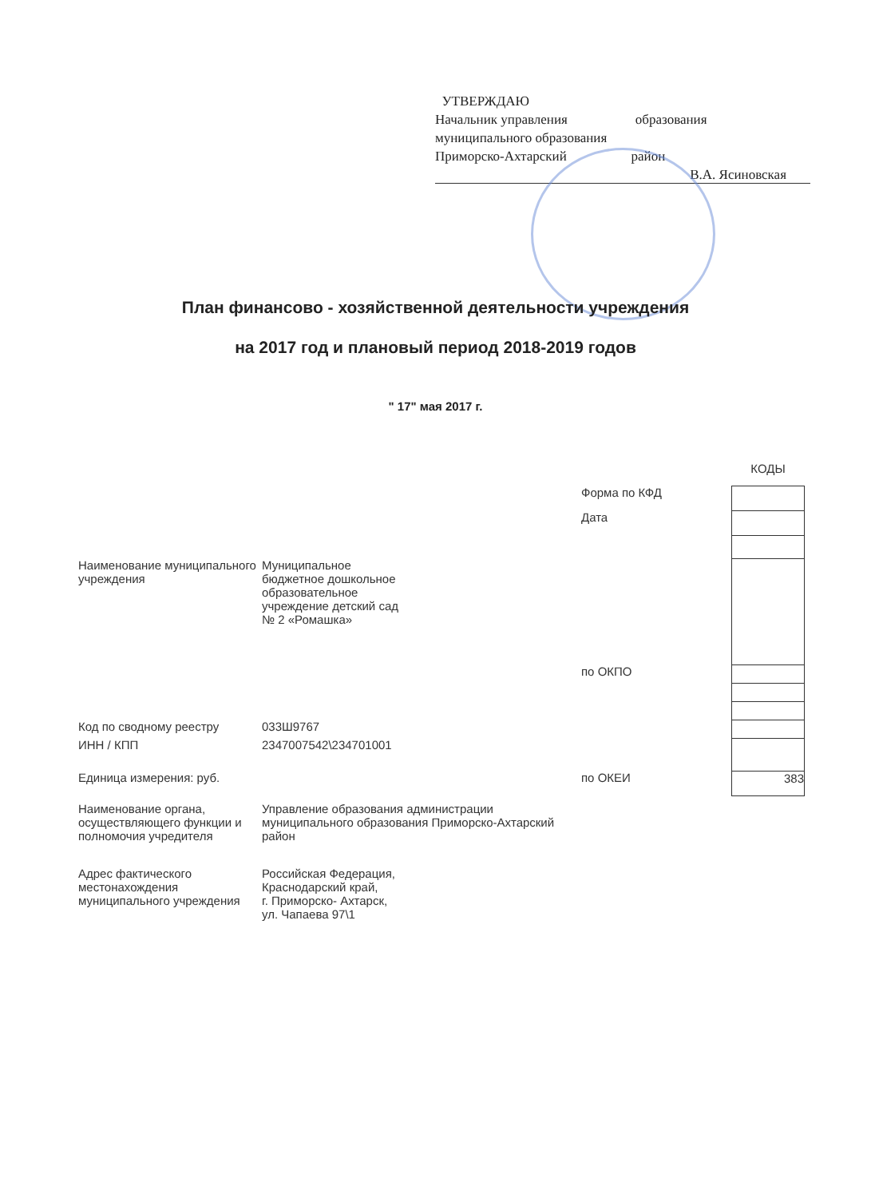УТВЕРЖДАЮ
Начальник управления образования
муниципального образования
Приморско-Ахтарский район
В.А. Ясиновская
План финансово - хозяйственной деятельности учреждения
на 2017 год и плановый период 2018-2019 годов
" 17" мая 2017 г.
| | | | КОДЫ |
| | | Форма по КФД | |
| | | Дата | |
| Наименование муниципального учреждения | Муниципальное бюджетное дошкольное образовательное учреждение детский сад № 2 «Ромашка» | | |
| | | по ОКПО | |
| Код по сводному реестру | 033Ш9767 | | |
| ИНН / КПП | 2347007542\234701001 | | |
| Единица измерения: руб. | | по ОКЕИ | 383 |
| Наименование органа, осуществляющего функции и полномочия учредителя | Управление образования администрации муниципального образования Приморско-Ахтарский район | | |
| Адрес фактического местонахождения муниципального учреждения | Российская Федерация, Краснодарский край, г. Приморско- Ахтарск, ул. Чапаева 97\1 | | |